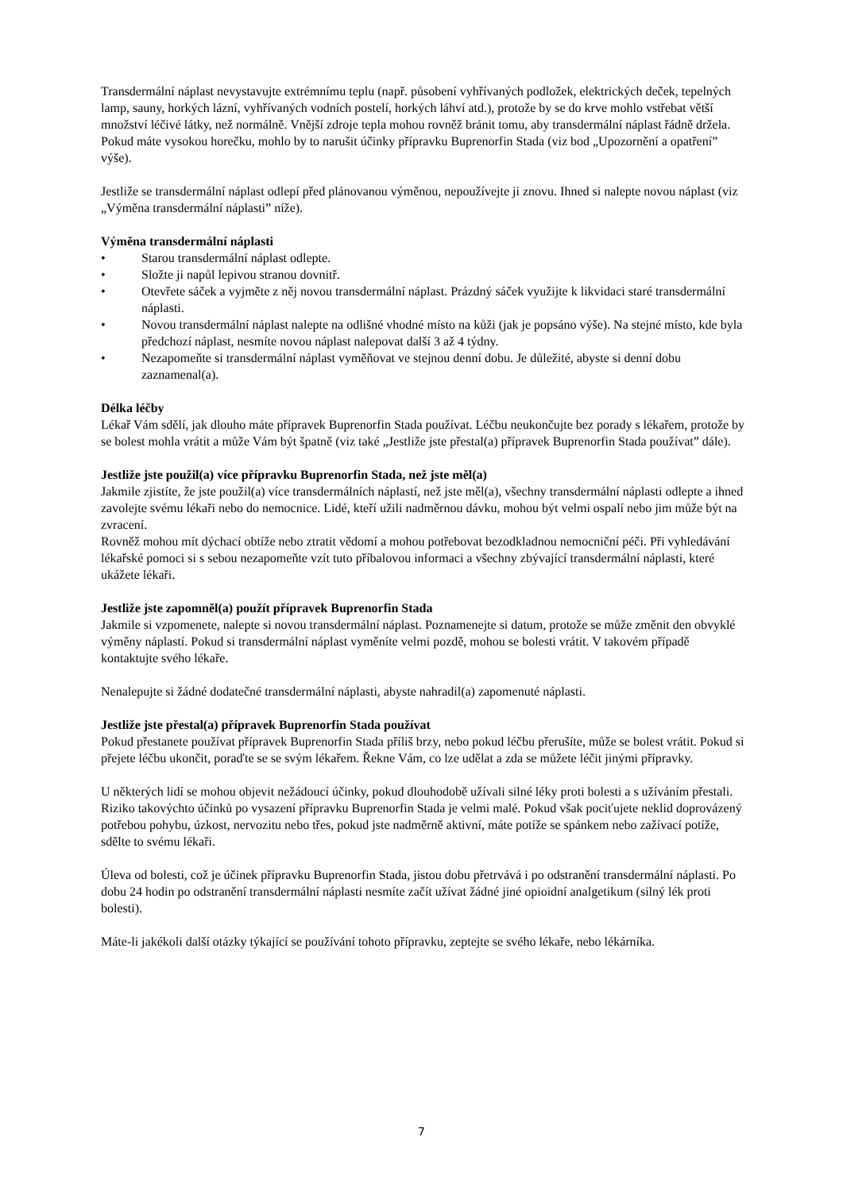Transdermální náplast nevystavujte extrémnímu teplu (např. působení vyhřívaných podložek, elektrických deček, tepelných lamp, sauny, horkých lázní, vyhřívaných vodních postelí, horkých láhví atd.), protože by se do krve mohlo vstřebat větší množství léčivé látky, než normálně. Vnější zdroje tepla mohou rovněž bránit tomu, aby transdermální náplast řádně držela. Pokud máte vysokou horečku, mohlo by to narušit účinky přípravku Buprenorfin Stada (viz bod „Upozornění a opatření” výše).
Jestliže se transdermální náplast odlepí před plánovanou výměnou, nepoužívejte ji znovu. Ihned si nalepte novou náplast (viz „Výměna transdermální náplasti” níže).
Výměna transdermální náplasti
• Starou transdermální náplast odlepte.
• Složte ji napůl lepivou stranou dovnitř.
• Otevřete sáček a vyjměte z něj novou transdermální náplast. Prázdný sáček využijte k likvidaci staré transdermální náplasti.
• Novou transdermální náplast nalepte na odlišné vhodné místo na kůži (jak je popsáno výše). Na stejné místo, kde byla předchozí náplast, nesmíte novou náplast nalepovat další 3 až 4 týdny.
• Nezapomeňte si transdermální náplast vyměňovat ve stejnou denní dobu. Je důležité, abyste si denní dobu zaznamenal(a).
Délka léčby
Lékař Vám sdělí, jak dlouho máte přípravek Buprenorfin Stada používat. Léčbu neukončujte bez porady s lékařem, protože by se bolest mohla vrátit a může Vám být špatně (viz také „Jestliže jste přestal(a) přípravek Buprenorfin Stada používat” dále).
Jestliže jste použil(a) více přípravku Buprenorfin Stada, než jste měl(a)
Jakmile zjistíte, že jste použil(a) více transdermálních náplastí, než jste měl(a), všechny transdermální náplasti odlepte a ihned zavolejte svému lékaři nebo do nemocnice. Lidé, kteří užili nadměrnou dávku, mohou být velmi ospalí nebo jim může být na zvracení.
Rovněž mohou mít dýchací obtíže nebo ztratit vědomí a mohou potřebovat bezodkladnou nemocniční péči. Při vyhledávání lékařské pomoci si s sebou nezapomeňte vzít tuto příbalovou informaci a všechny zbývající transdermální náplasti, které ukážete lékaři.
Jestliže jste zapomněl(a) použít přípravek Buprenorfin Stada
Jakmile si vzpomenete, nalepte si novou transdermální náplast. Poznamenejte si datum, protože se může změnit den obvyklé výměny náplastí. Pokud si transdermální náplast vyměníte velmi pozdě, mohou se bolesti vrátit. V takovém případě kontaktujte svého lékaře.
Nenalepujte si žádné dodatečné transdermální náplasti, abyste nahradil(a) zapomenuté náplasti.
Jestliže jste přestal(a) přípravek Buprenorfin Stada používat
Pokud přestanete používat přípravek Buprenorfin Stada příliš brzy, nebo pokud léčbu přerušíte, může se bolest vrátit. Pokud si přejete léčbu ukončit, poraďte se se svým lékařem. Řekne Vám, co lze udělat a zda se můžete léčit jinými přípravky.
U některých lidí se mohou objevit nežádoucí účinky, pokud dlouhodobě užívali silné léky proti bolesti a s užíváním přestali. Riziko takovýchto účinků po vysazení přípravku Buprenorfin Stada je velmi malé. Pokud však pociťujete neklid doprovázený potřebou pohybu, úzkost, nervozitu nebo třes, pokud jste nadměrně aktivní, máte potíže se spánkem nebo zažívací potíže, sdělte to svému lékaři.
Úleva od bolesti, což je účinek přípravku Buprenorfin Stada, jistou dobu přetrvává i po odstranění transdermální náplasti. Po dobu 24 hodin po odstranění transdermální náplasti nesmíte začít užívat žádné jiné opioidní analgetikum (silný lék proti bolesti).
Máte-li jakékoli další otázky týkající se používání tohoto přípravku, zeptejte se svého lékaře, nebo lékárníka.
7